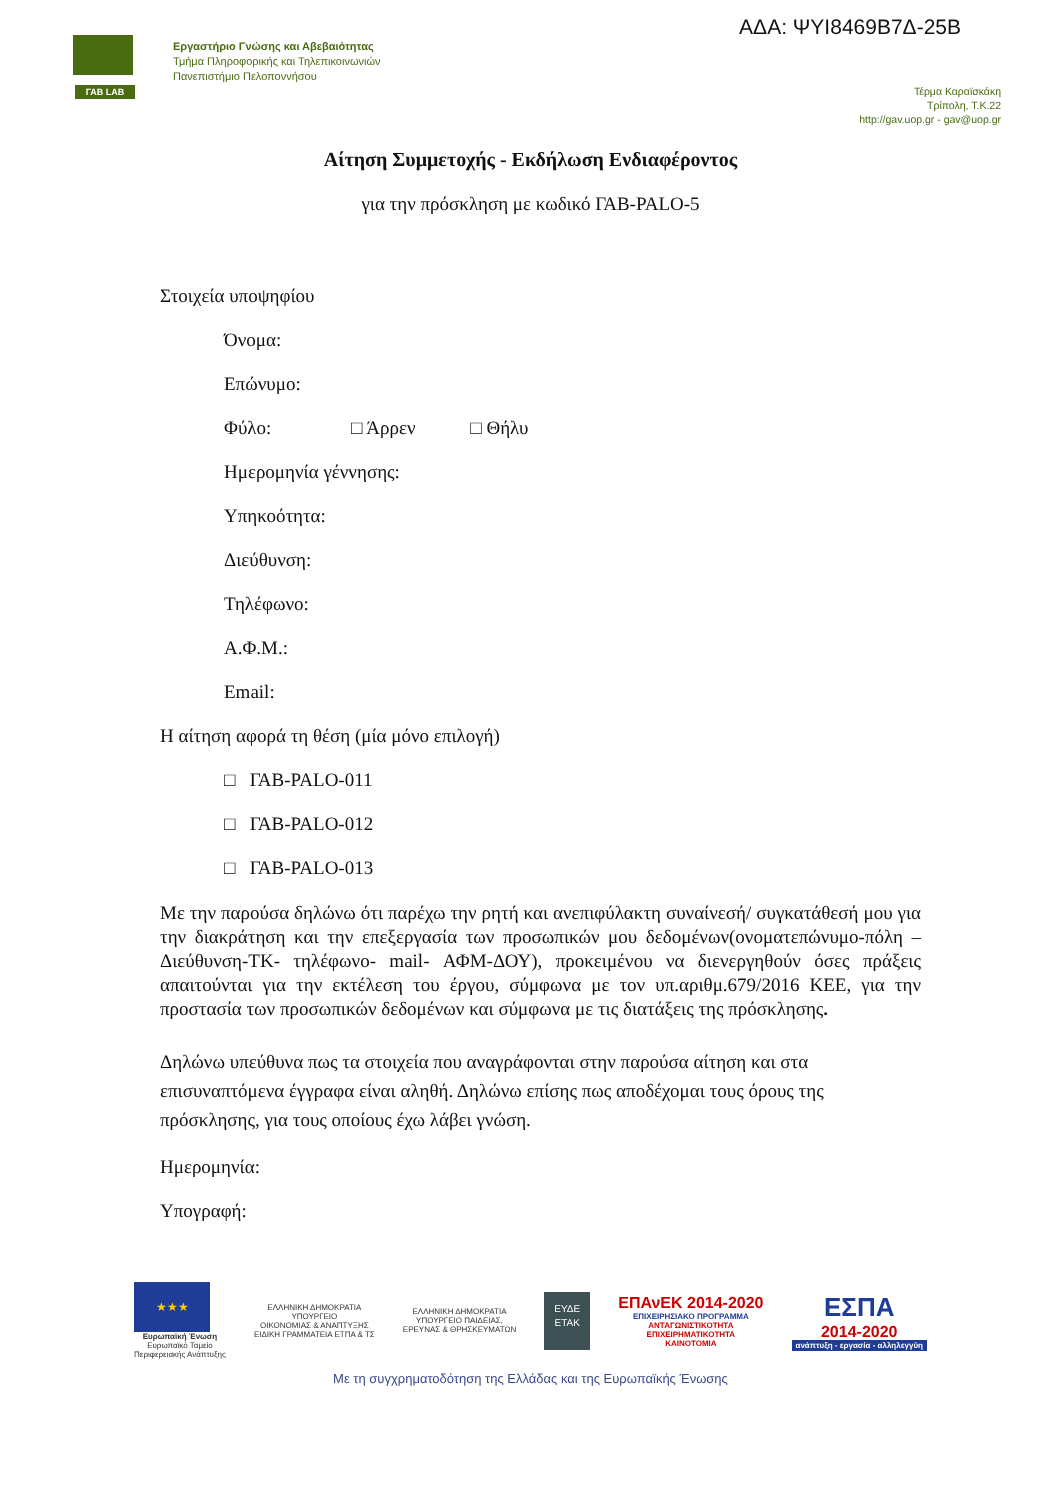ΓΑΒ LAB
Εργαστήριο Γνώσης και Αβεβαιότητας
Τμήμα Πληροφορικής και Τηλεπικοινωνιών
Πανεπιστήμιο Πελοποννήσου
ΑΔΑ: ΨΥΙ8469Β7Δ-25Β
Τέρμα Καραϊσκάκη
Τρίπολη, Τ.Κ.22
http://gav.uop.gr - gav@uop.gr
Αίτηση Συμμετοχής - Εκδήλωση Ενδιαφέροντος
για την πρόσκληση με κωδικό ΓΑΒ-PALO-5
Στοιχεία υποψηφίου
Όνομα:
Επώνυμο:
Φύλο: □ Άρρεν □ Θήλυ
Ημερομηνία γέννησης:
Υπηκοότητα:
Διεύθυνση:
Τηλέφωνο:
Α.Φ.Μ.:
Email:
Η αίτηση αφορά τη θέση (μία μόνο επιλογή)
□ ΓΑΒ-PALO-011
□ ΓΑΒ-PALO-012
□ ΓΑΒ-PALO-013
Με την παρούσα δηλώνω ότι παρέχω την ρητή και ανεπιφύλακτη συναίνεσή/ συγκατάθεσή μου για την διακράτηση και την επεξεργασία των προσωπικών μου δεδομένων(ονοματεπώνυμο-πόλη –Διεύθυνση-ΤΚ- τηλέφωνο- mail- ΑΦΜ-ΔΟΥ), προκειμένου να διενεργηθούν όσες πράξεις απαιτούνται για την εκτέλεση του έργου, σύμφωνα με τον υπ.αριθμ.679/2016 ΚΕΕ, για την προστασία των προσωπικών δεδομένων και σύμφωνα με τις διατάξεις της πρόσκλησης.
Δηλώνω υπεύθυνα πως τα στοιχεία που αναγράφονται στην παρούσα αίτηση και στα επισυναπτόμενα έγγραφα είναι αληθή. Δηλώνω επίσης πως αποδέχομαι τους όρους της πρόσκλησης, για τους οποίους έχω λάβει γνώση.
Ημερομηνία:
Υπογραφή:
★★★
Ευρωπαϊκή Ένωση
Ευρωπαϊκό Ταμείο
Περιφερειακής Ανάπτυξης
ΕΛΛΗΝΙΚΗ ΔΗΜΟΚΡΑΤΙΑ
ΥΠΟΥΡΓΕΙΟ
ΟΙΚΟΝΟΜΙΑΣ & ΑΝΑΠΤΥΞΗΣ
ΕΙΔΙΚΗ ΓΡΑΜΜΑΤΕΙΑ ΕΤΠΑ & ΤΣ
ΕΛΛΗΝΙΚΗ ΔΗΜΟΚΡΑΤΙΑ
ΥΠΟΥΡΓΕΙΟ ΠΑΙΔΕΙΑΣ,
ΕΡΕΥΝΑΣ & ΘΡΗΣΚΕΥΜΑΤΩΝ
ΕΥΔΕ
ΕΤΑΚ
ΕΠΑνΕΚ 2014-2020
ΕΠΙΧΕΙΡΗΣΙΑΚΟ ΠΡΟΓΡΑΜΜΑ
ΑΝΤΑΓΩΝΙΣΤΙΚΟΤΗΤΑ
ΕΠΙΧΕΙΡΗΜΑΤΙΚΟΤΗΤΑ
ΚΑΙΝΟΤΟΜΙΑ
ΕΣΠΑ
2014-2020
ανάπτυξη - εργασία - αλληλεγγύη
Με τη συγχρηματοδότηση της Ελλάδας και της Ευρωπαϊκής Ένωσης